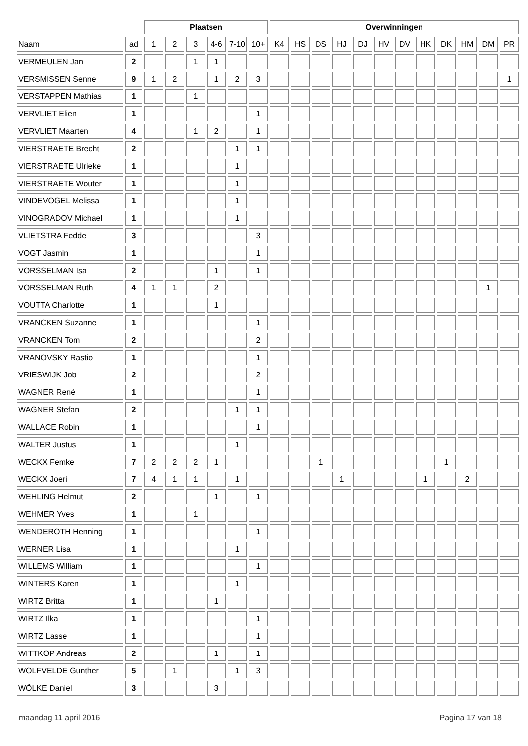| | | Plaatsen | | | | | | Overwinningen | | | | | | | | | | | |
| --- | --- | --- | --- | --- | --- | --- | --- | --- | --- | --- | --- | --- | --- | --- | --- | --- | --- | --- | --- |
| Naam | ad | 1 | 2 | 3 | 4-6 | 7-10 | 10+ | K4 | HS | DS | HJ | DJ | HV | DV | HK | DK | HM | DM | PR |
| VERMEULEN Jan | 2 | | | 1 | 1 | | | | | | | | | | | | | | |
| VERSMISSEN Senne | 9 | 1 | 2 | | 1 | 2 | 3 | | | | | | | | | | | | 1 |
| VERSTAPPEN Mathias | 1 | | | 1 | | | | | | | | | | | | | | | |
| VERVLIET Elien | 1 | | | | | | 1 | | | | | | | | | | | | |
| VERVLIET Maarten | 4 | | | 1 | 2 | | 1 | | | | | | | | | | | | |
| VIERSTRAETE Brecht | 2 | | | | | 1 | 1 | | | | | | | | | | | | |
| VIERSTRAETE Ulrieke | 1 | | | | | 1 | | | | | | | | | | | | | |
| VIERSTRAETE Wouter | 1 | | | | | 1 | | | | | | | | | | | | | |
| VINDEVOGEL Melissa | 1 | | | | | 1 | | | | | | | | | | | | | |
| VINOGRADOV Michael | 1 | | | | | 1 | | | | | | | | | | | | | |
| VLIETSTRA Fedde | 3 | | | | | | 3 | | | | | | | | | | | | |
| VOGT Jasmin | 1 | | | | | | 1 | | | | | | | | | | | | |
| VORSSELMAN Isa | 2 | | | | 1 | | 1 | | | | | | | | | | | | |
| VORSSELMAN Ruth | 4 | 1 | 1 | | 2 | | | | | | | | | | | | | 1 | |
| VOUTTA Charlotte | 1 | | | | 1 | | | | | | | | | | | | | | |
| VRANCKEN Suzanne | 1 | | | | | | 1 | | | | | | | | | | | | |
| VRANCKEN Tom | 2 | | | | | | 2 | | | | | | | | | | | | |
| VRANOVSKY Rastio | 1 | | | | | | 1 | | | | | | | | | | | | |
| VRIESWIJK Job | 2 | | | | | | 2 | | | | | | | | | | | | |
| WAGNER René | 1 | | | | | | 1 | | | | | | | | | | | | |
| WAGNER Stefan | 2 | | | | | 1 | 1 | | | | | | | | | | | | |
| WALLACE Robin | 1 | | | | | | 1 | | | | | | | | | | | | |
| WALTER Justus | 1 | | | | | 1 | | | | | | | | | | | | | |
| WECKX Femke | 7 | 2 | 2 | 2 | 1 | | | | | 1 | | | | | | 1 | | | |
| WECKX Joeri | 7 | 4 | 1 | 1 | | 1 | | | | | 1 | | | | 1 | | 2 | | |
| WEHLING Helmut | 2 | | | | 1 | | 1 | | | | | | | | | | | | |
| WEHMER Yves | 1 | | | 1 | | | | | | | | | | | | | | | |
| WENDEROTH Henning | 1 | | | | | | 1 | | | | | | | | | | | | |
| WERNER Lisa | 1 | | | | | 1 | | | | | | | | | | | | | |
| WILLEMS William | 1 | | | | | | 1 | | | | | | | | | | | | |
| WINTERS Karen | 1 | | | | | 1 | | | | | | | | | | | | | |
| WIRTZ Britta | 1 | | | | 1 | | | | | | | | | | | | | | |
| WIRTZ Ilka | 1 | | | | | | 1 | | | | | | | | | | | | |
| WIRTZ Lasse | 1 | | | | | | 1 | | | | | | | | | | | | |
| WITTKOP Andreas | 2 | | | | 1 | | 1 | | | | | | | | | | | | |
| WOLFVELDE Gunther | 5 | | 1 | | | 1 | 3 | | | | | | | | | | | | |
| WÖLKE Daniel | 3 | | | | 3 | | | | | | | | | | | | | | |
maandag 11 april 2016 Pagina 17 van 18